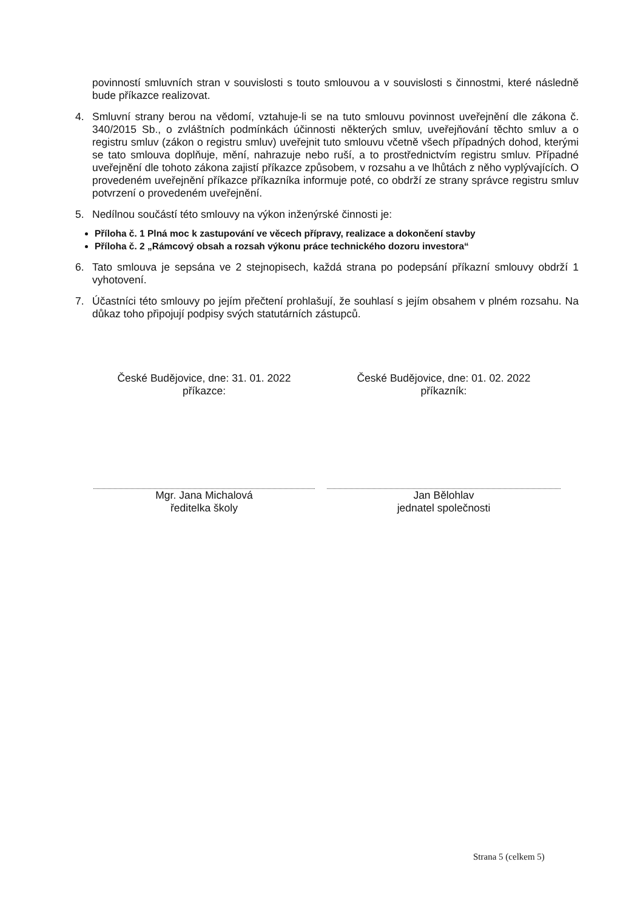povinností smluvních stran v souvislosti s touto smlouvou a v souvislosti s činnostmi, které následně bude příkazce realizovat.
4. Smluvní strany berou na vědomí, vztahuje-li se na tuto smlouvu povinnost uveřejnění dle zákona č. 340/2015 Sb., o zvláštních podmínkách účinnosti některých smluv, uveřejňování těchto smluv a o registru smluv (zákon o registru smluv) uveřejnit tuto smlouvu včetně všech případných dohod, kterými se tato smlouva doplňuje, mění, nahrazuje nebo ruší, a to prostřednictvím registru smluv. Případné uveřejnění dle tohoto zákona zajistí příkazce způsobem, v rozsahu a ve lhůtách z něho vyplývajících. O provedeném uveřejnění příkazce příkazníka informuje poté, co obdrží ze strany správce registru smluv potvrzení o provedeném uveřejnění.
5. Nedílnou součástí této smlouvy na výkon inženýrské činnosti je:
Příloha č. 1 Plná moc k zastupování ve věcech přípravy, realizace a dokončení stavby
Příloha č. 2 „Rámcový obsah a rozsah výkonu práce technického dozoru investora“
6. Tato smlouva je sepsána ve 2 stejnopisech, každá strana po podepsání příkazní smlouvy obdrží 1 vyhotovení.
7. Účastníci této smlouvy po jejím přečtení prohlašují, že souhlasí s jejím obsahem v plném rozsahu. Na důkaz toho připojují podpisy svých statutárních zástupců.
České Budějovice, dne: 31. 01. 2022
příkazce:
Mgr. Jana Michalová
ředitelka školy
České Budějovice, dne: 01. 02. 2022
příkazník:
Jan Bělohlav
jednatel společnosti
Strana 5 (celkem 5)